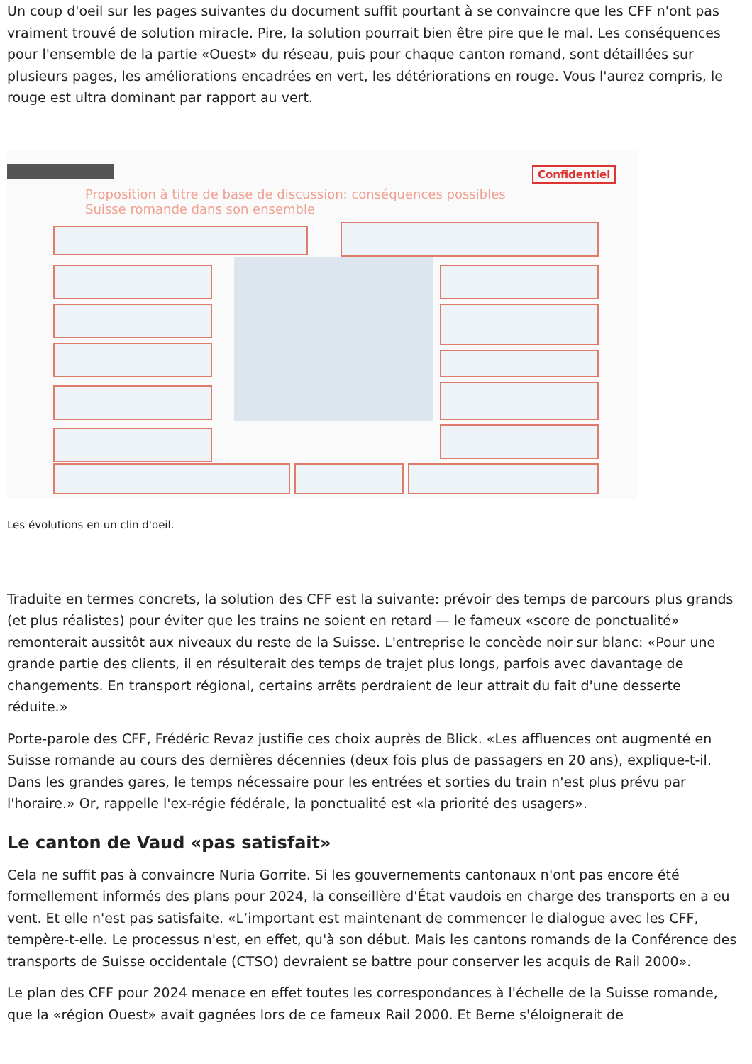Un coup d'oeil sur les pages suivantes du document suffit pourtant à se convaincre que les CFF n'ont pas vraiment trouvé de solution miracle. Pire, la solution pourrait bien être pire que le mal. Les conséquences pour l'ensemble de la partie «Ouest» du réseau, puis pour chaque canton romand, sont détaillées sur plusieurs pages, les améliorations encadrées en vert, les détériorations en rouge. Vous l'aurez compris, le rouge est ultra dominant par rapport au vert.
Confidentiel
Proposition à titre de base de discussion: conséquences possibles
Suisse romande dans son ensemble
Les évolutions en un clin d'oeil.
Traduite en termes concrets, la solution des CFF est la suivante: prévoir des temps de parcours plus grands (et plus réalistes) pour éviter que les trains ne soient en retard — le fameux «score de ponctualité» remonterait aussitôt aux niveaux du reste de la Suisse. L'entreprise le concède noir sur blanc: «Pour une grande partie des clients, il en résulterait des temps de trajet plus longs, parfois avec davantage de changements. En transport régional, certains arrêts perdraient de leur attrait du fait d'une desserte réduite.»
Porte-parole des CFF, Frédéric Revaz justifie ces choix auprès de Blick. «Les affluences ont augmenté en Suisse romande au cours des dernières décennies (deux fois plus de passagers en 20 ans), explique-t-il. Dans les grandes gares, le temps nécessaire pour les entrées et sorties du train n'est plus prévu par l'horaire.» Or, rappelle l'ex-régie fédérale, la ponctualité est «la priorité des usagers».
Le canton de Vaud «pas satisfait»
Cela ne suffit pas à convaincre Nuria Gorrite. Si les gouvernements cantonaux n'ont pas encore été formellement informés des plans pour 2024, la conseillère d'État vaudois en charge des transports en a eu vent. Et elle n'est pas satisfaite. «L’important est maintenant de commencer le dialogue avec les CFF, tempère-t-elle. Le processus n'est, en effet, qu'à son début. Mais les cantons romands de la Conférence des transports de Suisse occidentale (CTSO) devraient se battre pour conserver les acquis de Rail 2000».
Le plan des CFF pour 2024 menace en effet toutes les correspondances à l'échelle de la Suisse romande, que la «région Ouest» avait gagnées lors de ce fameux Rail 2000. Et Berne s'éloignerait de